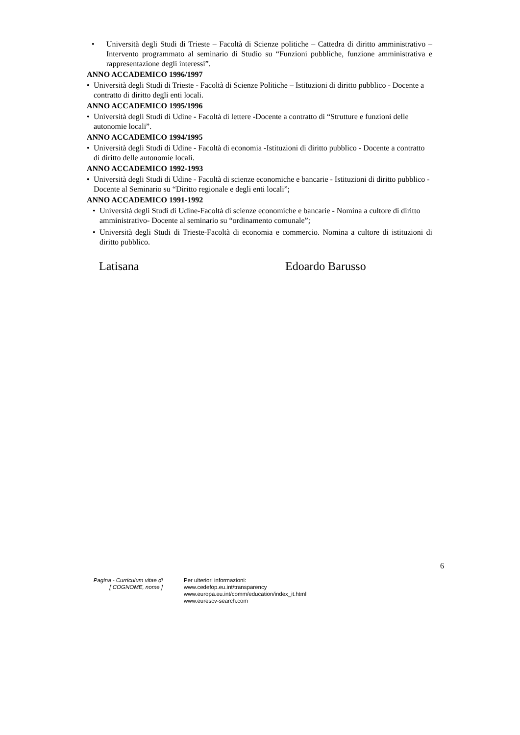• Università degli Studi di Trieste – Facoltà di Scienze politiche – Cattedra di diritto amministrativo – Intervento programmato al seminario di Studio su “Funzioni pubbliche, funzione amministrativa e rappresentazione degli interessi”.
ANNO ACCADEMICO 1996/1997
• Università degli Studi di Trieste - Facoltà di Scienze Politiche – Istituzioni di diritto pubblico - Docente a contratto di diritto degli enti locali.
ANNO ACCADEMICO 1995/1996
• Università degli Studi di Udine - Facoltà di lettere -Docente a contratto di “Strutture e funzioni delle autonomie locali”.
ANNO ACCADEMICO 1994/1995
• Università degli Studi di Udine - Facoltà di economia -Istituzioni di diritto pubblico - Docente a contratto di diritto delle autonomie locali.
ANNO ACCADEMICO 1992-1993
• Università degli Studi di Udine - Facoltà di scienze economiche e bancarie - Istituzioni di diritto pubblico -Docente al Seminario su “Diritto regionale e degli enti locali”;
ANNO ACCADEMICO 1991-1992
• Università degli Studi di Udine-Facoltà di scienze economiche e bancarie - Nomina a cultore di diritto amministrativo- Docente al seminario su “ordinamento comunale”;
• Università degli Studi di Trieste-Facoltà di economia e commercio. Nomina a cultore di istituzioni di diritto pubblico.
Latisana Edoardo Barusso
6
Pagina - Curriculum vitae di
[ COGNOME, nome ]
Per ulteriori informazioni:
www.cedefop.eu.int/transparency
www.europa.eu.int/comm/education/index_it.html
www.eurescv-search.com